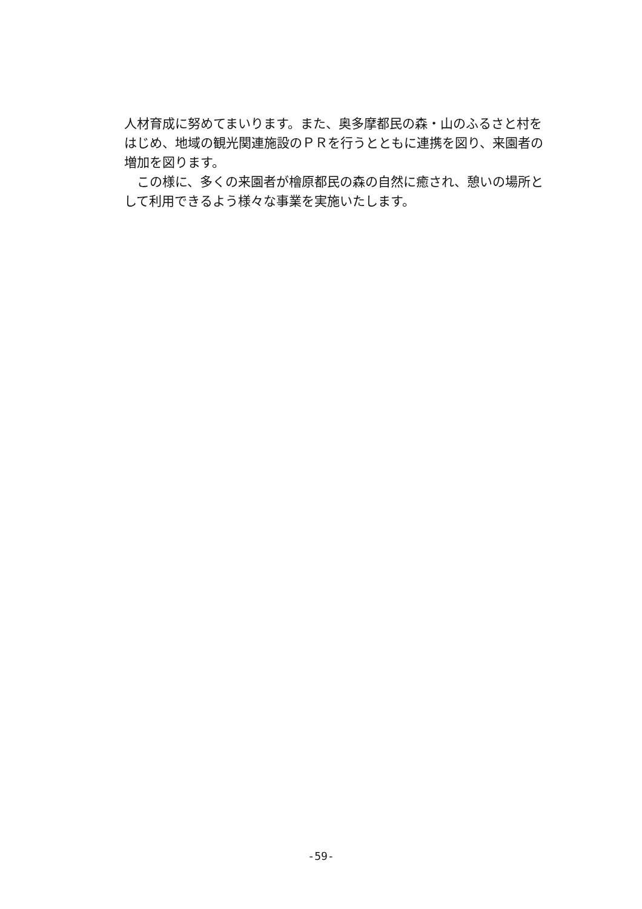人材育成に努めてまいります。また、奥多摩都民の森・山のふるさと村をはじめ、地域の観光関連施設のＰＲを行うとともに連携を図り、来園者の増加を図ります。
この様に、多くの来園者が檜原都民の森の自然に癒され、憩いの場所として利用できるよう様々な事業を実施いたします。
-59-